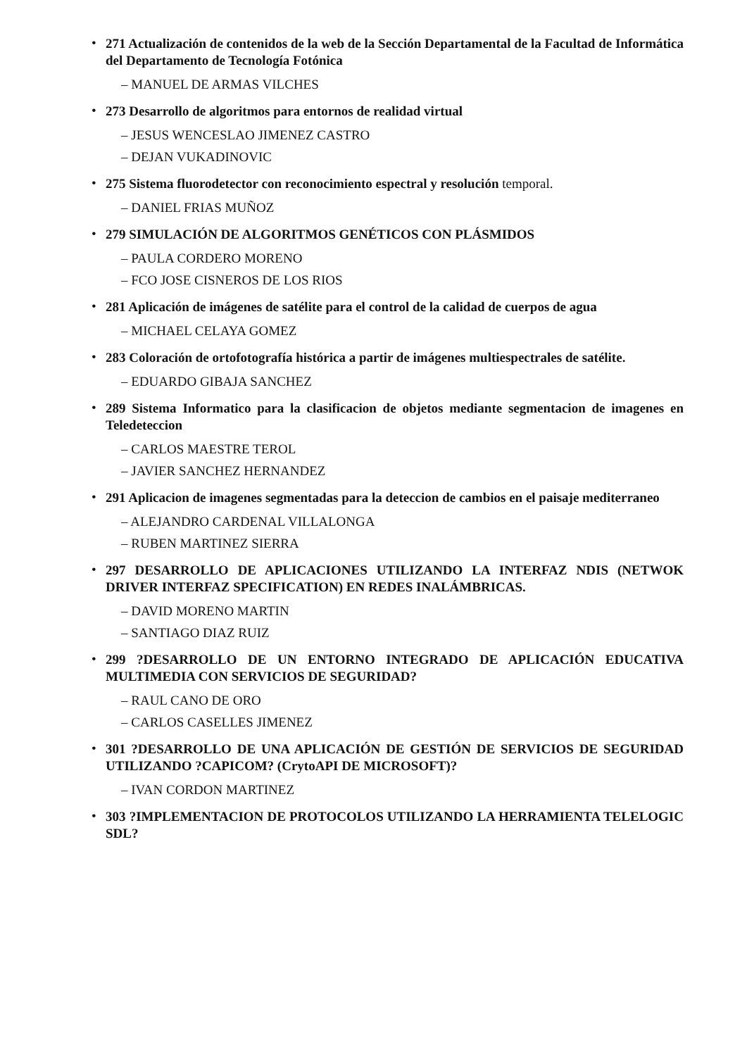• 271 Actualización de contenidos de la web de la Sección Departamental de la Facultad de Informática del Departamento de Tecnología Fotónica
– MANUEL DE ARMAS VILCHES
• 273 Desarrollo de algoritmos para entornos de realidad virtual
– JESUS WENCESLAO JIMENEZ CASTRO
– DEJAN VUKADINOVIC
• 275 Sistema fluorodetector con reconocimiento espectral y resolución temporal.
– DANIEL FRIAS MUÑOZ
• 279 SIMULACIÓN DE ALGORITMOS GENÉTICOS CON PLÁSMIDOS
– PAULA CORDERO MORENO
– FCO JOSE CISNEROS DE LOS RIOS
• 281 Aplicación de imágenes de satélite para el control de la calidad de cuerpos de agua
– MICHAEL CELAYA GOMEZ
• 283 Coloración de ortofotografía histórica a partir de imágenes multiespectrales de satélite.
– EDUARDO GIBAJA SANCHEZ
• 289 Sistema Informatico para la clasificacion de objetos mediante segmentacion de imagenes en Teledeteccion
– CARLOS MAESTRE TEROL
– JAVIER SANCHEZ HERNANDEZ
• 291 Aplicacion de imagenes segmentadas para la deteccion de cambios en el paisaje mediterraneo
– ALEJANDRO CARDENAL VILLALONGA
– RUBEN MARTINEZ SIERRA
• 297 DESARROLLO DE APLICACIONES UTILIZANDO LA INTERFAZ NDIS (NETWOK DRIVER INTERFAZ SPECIFICATION) EN REDES INALÁMBRICAS.
– DAVID MORENO MARTIN
– SANTIAGO DIAZ RUIZ
• 299 ?DESARROLLO DE UN ENTORNO INTEGRADO DE APLICACIÓN EDUCATIVA MULTIMEDIA CON SERVICIOS DE SEGURIDAD?
– RAUL CANO DE ORO
– CARLOS CASELLES JIMENEZ
• 301 ?DESARROLLO DE UNA APLICACIÓN DE GESTIÓN DE SERVICIOS DE SEGURIDAD UTILIZANDO ?CAPICOM? (CrytoAPI DE MICROSOFT)?
– IVAN CORDON MARTINEZ
• 303 ?IMPLEMENTACION DE PROTOCOLOS UTILIZANDO LA HERRAMIENTA TELELOGIC SDL?